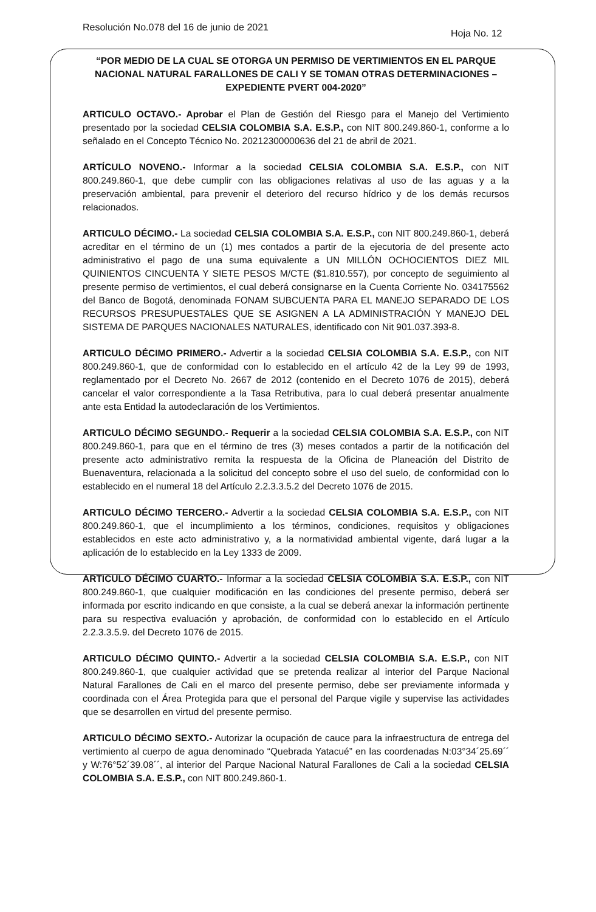Resolución No.078 del 16 de junio de 2021
Hoja No. 12
“POR MEDIO DE LA CUAL SE OTORGA UN PERMISO DE VERTIMIENTOS EN EL PARQUE NACIONAL NATURAL FARALLONES DE CALI Y SE TOMAN OTRAS DETERMINACIONES – EXPEDIENTE PVERT 004-2020”
ARTICULO OCTAVO.- Aprobar el Plan de Gestión del Riesgo para el Manejo del Vertimiento presentado por la sociedad CELSIA COLOMBIA S.A. E.S.P., con NIT 800.249.860-1, conforme a lo señalado en el Concepto Técnico No. 20212300000636 del 21 de abril de 2021.
ARTÍCULO NOVENO.- Informar a la sociedad CELSIA COLOMBIA S.A. E.S.P., con NIT 800.249.860-1, que debe cumplir con las obligaciones relativas al uso de las aguas y a la preservación ambiental, para prevenir el deterioro del recurso hídrico y de los demás recursos relacionados.
ARTICULO DÉCIMO.- La sociedad CELSIA COLOMBIA S.A. E.S.P., con NIT 800.249.860-1, deberá acreditar en el término de un (1) mes contados a partir de la ejecutoria de del presente acto administrativo el pago de una suma equivalente a UN MILLÓN OCHOCIENTOS DIEZ MIL QUINIENTOS CINCUENTA Y SIETE PESOS M/CTE ($1.810.557), por concepto de seguimiento al presente permiso de vertimientos, el cual deberá consignarse en la Cuenta Corriente No. 034175562 del Banco de Bogotá, denominada FONAM SUBCUENTA PARA EL MANEJO SEPARADO DE LOS RECURSOS PRESUPUESTALES QUE SE ASIGNEN A LA ADMINISTRACIÓN Y MANEJO DEL SISTEMA DE PARQUES NACIONALES NATURALES, identificado con Nit 901.037.393-8.
ARTICULO DÉCIMO PRIMERO.- Advertir a la sociedad CELSIA COLOMBIA S.A. E.S.P., con NIT 800.249.860-1, que de conformidad con lo establecido en el artículo 42 de la Ley 99 de 1993, reglamentado por el Decreto No. 2667 de 2012 (contenido en el Decreto 1076 de 2015), deberá cancelar el valor correspondiente a la Tasa Retributiva, para lo cual deberá presentar anualmente ante esta Entidad la autodeclaración de los Vertimientos.
ARTICULO DÉCIMO SEGUNDO.- Requerir a la sociedad CELSIA COLOMBIA S.A. E.S.P., con NIT 800.249.860-1, para que en el término de tres (3) meses contados a partir de la notificación del presente acto administrativo remita la respuesta de la Oficina de Planeación del Distrito de Buenaventura, relacionada a la solicitud del concepto sobre el uso del suelo, de conformidad con lo establecido en el numeral 18 del Artículo 2.2.3.3.5.2 del Decreto 1076 de 2015.
ARTICULO DÉCIMO TERCERO.- Advertir a la sociedad CELSIA COLOMBIA S.A. E.S.P., con NIT 800.249.860-1, que el incumplimiento a los términos, condiciones, requisitos y obligaciones establecidos en este acto administrativo y, a la normatividad ambiental vigente, dará lugar a la aplicación de lo establecido en la Ley 1333 de 2009.
ARTICULO DÉCIMO CUARTO.- Informar a la sociedad CELSIA COLOMBIA S.A. E.S.P., con NIT 800.249.860-1, que cualquier modificación en las condiciones del presente permiso, deberá ser informada por escrito indicando en que consiste, a la cual se deberá anexar la información pertinente para su respectiva evaluación y aprobación, de conformidad con lo establecido en el Artículo 2.2.3.3.5.9. del Decreto 1076 de 2015.
ARTICULO DÉCIMO QUINTO.- Advertir a la sociedad CELSIA COLOMBIA S.A. E.S.P., con NIT 800.249.860-1, que cualquier actividad que se pretenda realizar al interior del Parque Nacional Natural Farallones de Cali en el marco del presente permiso, debe ser previamente informada y coordinada con el Área Protegida para que el personal del Parque vigile y supervise las actividades que se desarrollen en virtud del presente permiso.
ARTICULO DÉCIMO SEXTO.- Autorizar la ocupación de cauce para la infraestructura de entrega del vertimiento al cuerpo de agua denominado “Quebrada Yatacué” en las coordenadas N:03°34´25.69´´ y W:76°52´39.08´´, al interior del Parque Nacional Natural Farallones de Cali a la sociedad CELSIA COLOMBIA S.A. E.S.P., con NIT 800.249.860-1.